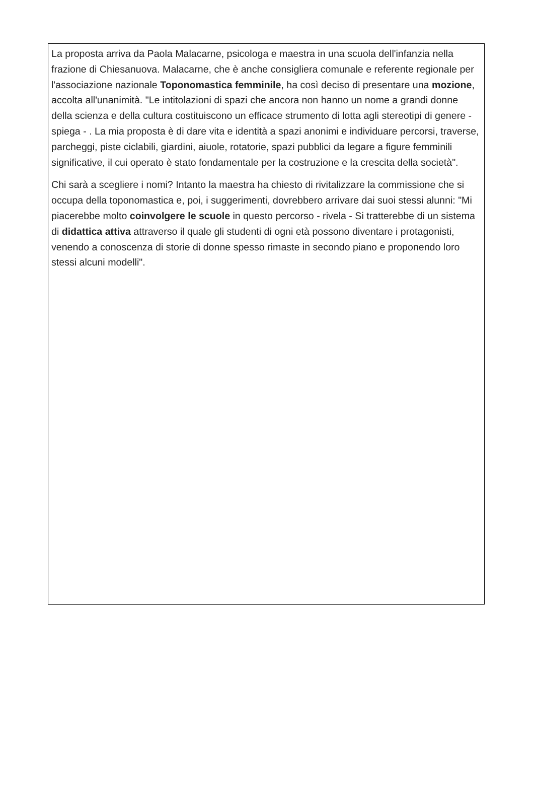La proposta arriva da Paola Malacarne, psicologa e maestra in una scuola dell'infanzia nella frazione di Chiesanuova. Malacarne, che è anche consigliera comunale e referente regionale per l'associazione nazionale Toponomastica femminile, ha così deciso di presentare una mozione, accolta all'unanimità. "Le intitolazioni di spazi che ancora non hanno un nome a grandi donne della scienza e della cultura costituiscono un efficace strumento di lotta agli stereotipi di genere - spiega - . La mia proposta è di dare vita e identità a spazi anonimi e individuare percorsi, traverse, parcheggi, piste ciclabili, giardini, aiuole, rotatorie, spazi pubblici da legare a figure femminili significative, il cui operato è stato fondamentale per la costruzione e la crescita della società".
Chi sarà a scegliere i nomi? Intanto la maestra ha chiesto di rivitalizzare la commissione che si occupa della toponomastica e, poi, i suggerimenti, dovrebbero arrivare dai suoi stessi alunni: "Mi piacerebbe molto coinvolgere le scuole in questo percorso - rivela - Si tratterebbe di un sistema di didattica attiva attraverso il quale gli studenti di ogni età possono diventare i protagonisti, venendo a conoscenza di storie di donne spesso rimaste in secondo piano e proponendo loro stessi alcuni modelli".